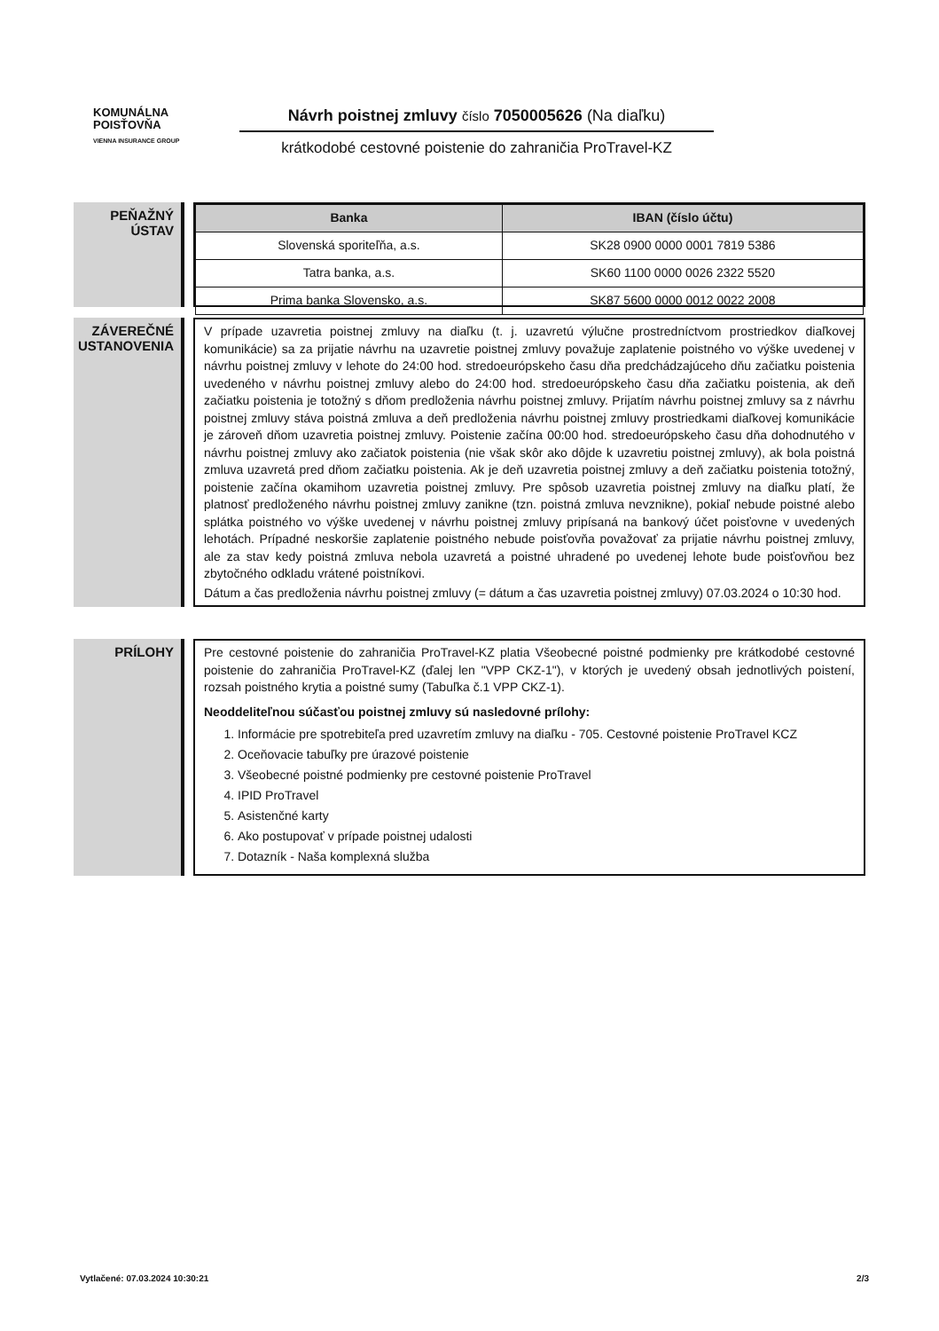KOMUNÁLNA
POISŤOVŇA
VIENNA INSURANCE GROUP
Návrh poistnej zmluvy číslo 7050005626 (Na diaľku)
krátkodobé cestovné poistenie do zahraničia ProTravel-KZ
PEŇAŽNÝ
ÚSTAV
| Banka | IBAN (číslo účtu) |
| --- | --- |
| Slovenská sporiteľňa, a.s. | SK28 0900 0000 0001 7819 5386 |
| Tatra banka, a.s. | SK60 1100 0000 0026 2322 5520 |
| Prima banka Slovensko, a.s. | SK87 5600 0000 0012 0022 2008 |
ZÁVEREČNÉ
USTANOVENIA
V prípade uzavretia poistnej zmluvy na diaľku (t. j. uzavretú výlučne prostredníctvom prostriedkov diaľkovej komunikácie) sa za prijatie návrhu na uzavretie poistnej zmluvy považuje zaplatenie poistného vo výške uvedenej v návrhu poistnej zmluvy v lehote do 24:00 hod. stredoeurópskeho času dňa predchádzajúceho dňu začiatku poistenia uvedeného v návrhu poistnej zmluvy alebo do 24:00 hod. stredoeurópskeho času dňa začiatku poistenia, ak deň začiatku poistenia je totožný s dňom predloženia návrhu poistnej zmluvy. Prijatím návrhu poistnej zmluvy sa z návrhu poistnej zmluvy stáva poistná zmluva a deň predloženia návrhu poistnej zmluvy prostriedkami diaľkovej komunikácie je zároveň dňom uzavretia poistnej zmluvy. Poistenie začína 00:00 hod. stredoeurópskeho času dňa dohodnutého v návrhu poistnej zmluvy ako začiatok poistenia (nie však skôr ako dôjde k uzavretiu poistnej zmluvy), ak bola poistná zmluva uzavretá pred dňom začiatku poistenia. Ak je deň uzavretia poistnej zmluvy a deň začiatku poistenia totožný, poistenie začína okamihom uzavretia poistnej zmluvy. Pre spôsob uzavretia poistnej zmluvy na diaľku platí, že platnosť predloženého návrhu poistnej zmluvy zanikne (tzn. poistná zmluva nevznikne), pokiaľ nebude poistné alebo splátka poistného vo výške uvedenej v návrhu poistnej zmluvy pripísaná na bankový účet poisťovne v uvedených lehotách. Prípadné neskoršie zaplatenie poistného nebude poisťovňa považovať za prijatie návrhu poistnej zmluvy, ale za stav kedy poistná zmluva nebola uzavretá a poistné uhradené po uvedenej lehote bude poisťovňou bez zbytočného odkladu vrátené poistníkovi.
Dátum a čas predloženia návrhu poistnej zmluvy (= dátum a čas uzavretia poistnej zmluvy) 07.03.2024 o 10:30 hod.
PRÍLOHY
Pre cestovné poistenie do zahraničia ProTravel-KZ platia Všeobecné poistné podmienky pre krátkodobé cestovné poistenie do zahraničia ProTravel-KZ (ďalej len "VPP CKZ-1"), v ktorých je uvedený obsah jednotlivých poistení, rozsah poistného krytia a poistné sumy (Tabuľka č.1 VPP CKZ-1).
Neoddeliteľnou súčasťou poistnej zmluvy sú nasledovné prílohy:
1. Informácie pre spotrebiteľa pred uzavretím zmluvy na diaľku - 705. Cestovné poistenie ProTravel KCZ
2. Oceňovacie tabuľky pre úrazové poistenie
3. Všeobecné poistné podmienky pre cestovné poistenie ProTravel
4. IPID ProTravel
5. Asistenčné karty
6. Ako postupovať v prípade poistnej udalosti
7. Dotazník - Naša komplexná služba
Vytlačené: 07.03.2024 10:30:21 2/3